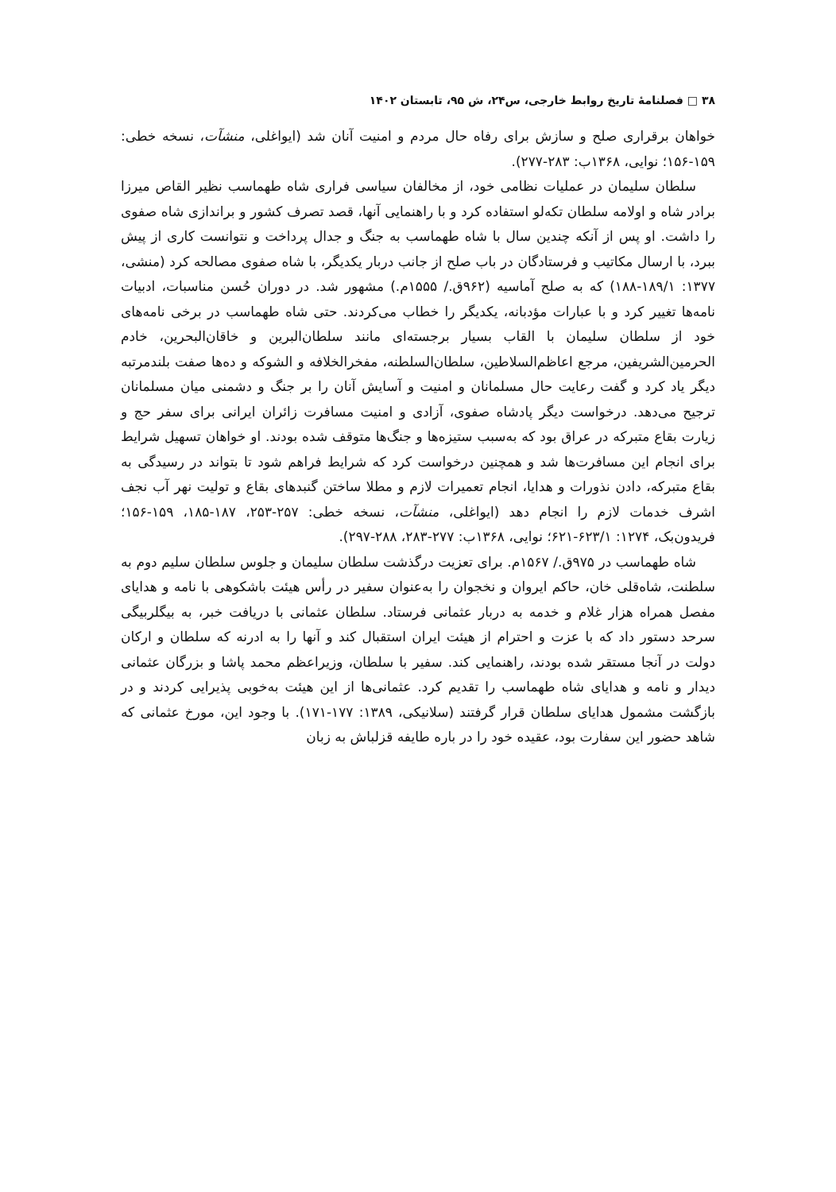۳۸ □ فصلنامهٔ تاریخ روابط خارجی، س۲۴، ش ۹۵، تابستان ۱۴۰۲
خواهان برقراری صلح و سازش برای رفاه حال مردم و امنیت آنان شد (ایواغلی، منشآت، نسخه خطی: ۱۵۹-۱۵۶؛ نوایی، ۱۳۶۸ب: ۲۸۳-۲۷۷).
سلطان سلیمان در عملیات نظامی خود، از مخالفان سیاسی فراری شاه طهماسب نظیر القاص میرزا برادر شاه و اولامه سلطان تکه‌لو استفاده کرد و با راهنمایی آنها، قصد تصرف کشور و براندازی شاه صفوی را داشت. او پس از آنکه چندین سال با شاه طهماسب به جنگ و جدال پرداخت و نتوانست کاری از پیش ببرد، با ارسال مکاتیب و فرستادگان در باب صلح از جانب دربار یکدیگر، با شاه صفوی مصالحه کرد (منشی، ۱۳۷۷: ۱۸۹/۱-۱۸۸) که به صلح آماسیه (۹۶۲ق./ ۱۵۵۵م.) مشهور شد. در دوران حُسن مناسبات، ادبیات نامه‌ها تغییر کرد و با عبارات مؤدبانه، یکدیگر را خطاب می‌کردند. حتی شاه طهماسب در برخی نامه‌های خود از سلطان سلیمان با القاب بسیار برجسته‌ای مانند سلطان‌البرین و خاقان‌البحرین، خادم الحرمین‌الشریفین، مرجع اعاظم‌السلاطین، سلطان‌السلطنه، مفخرالخلافه و الشوکه و ده‌ها صفت بلندمرتبه دیگر یاد کرد و گفت رعایت حال مسلمانان و امنیت و آسایش آنان را بر جنگ و دشمنی میان مسلمانان ترجیح می‌دهد. درخواست دیگر پادشاه صفوی، آزادی و امنیت مسافرت زائران ایرانی برای سفر حج و زیارت بقاع متبرکه در عراق بود که به‌سبب ستیزه‌ها و جنگ‌ها متوقف شده بودند. او خواهان تسهیل شرایط برای انجام این مسافرت‌ها شد و همچنین درخواست کرد که شرایط فراهم شود تا بتواند در رسیدگی به بقاع متبرکه، دادن نذورات و هدایا، انجام تعمیرات لازم و مطلا ساختن گنبدهای بقاع و تولیت نهر آب نجف اشرف خدمات لازم را انجام دهد (ایواغلی، منشآت، نسخه خطی: ۲۵۷-۲۵۳، ۱۸۷-۱۸۵، ۱۵۹-۱۵۶؛ فریدون‌بک، ۱۲۷۴: ۶۲۳/۱-۶۲۱؛ نوایی، ۱۳۶۸ب: ۲۷۷-۲۸۳، ۲۸۸-۲۹۷).
شاه طهماسب در ۹۷۵ق./ ۱۵۶۷م. برای تعزیت درگذشت سلطان سلیمان و جلوس سلطان سلیم دوم به سلطنت، شاه‌قلی خان، حاکم ایروان و نخجوان را به‌عنوان سفیر در رأس هیئت باشکوهی با نامه و هدایای مفصل همراه هزار غلام و خدمه به دربار عثمانی فرستاد. سلطان عثمانی با دریافت خبر، به بیگلربیگی سرحد دستور داد که با عزت و احترام از هیئت ایران استقبال کند و آنها را به ادرنه که سلطان و ارکان دولت در آنجا مستقر شده بودند، راهنمایی کند. سفیر با سلطان، وزیراعظم محمد پاشا و بزرگان عثمانی دیدار و نامه و هدایای شاه طهماسب را تقدیم کرد. عثمانی‌ها از این هیئت به‌خوبی پذیرایی کردند و در بازگشت مشمول هدایای سلطان قرار گرفتند (سلانیکی، ۱۳۸۹: ۱۷۷-۱۷۱). با وجود این، مورخ عثمانی که شاهد حضور این سفارت بود، عقیده خود را در باره طایفه قزلباش به زبان